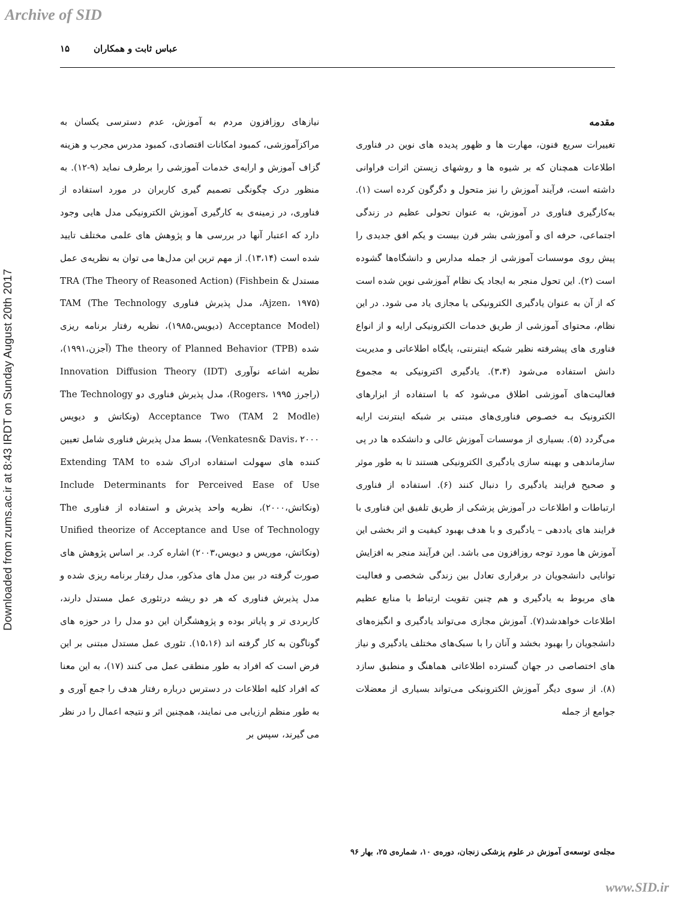Archive of SID
Downloaded from zums.ac.ir at 8:43 IRDT on Sunday August 20th 2017
عباس ثابت و همکاران ۱۵
مقدمه
تغییرات سریع فنون، مهارت ها و ظهور پدیده های نوین در فناوری اطلاعات همچنان که بر شیوه ها و روشهای زیستن اثرات فراوانی داشته است، فرآیند آموزش را نیز متحول و دگرگون کرده است (۱). به‌کارگیری فناوری در آموزش، به عنوان تحولی عظیم در زندگی اجتماعی، حرفه ای و آموزشی بشر قرن بیست و یکم افق جدیدی را پیش روی موسسات آموزشی از جمله مدارس و دانشگاه‌ها گشوده است (۲). این تحول منجر به ایجاد یک نظام آموزشی نوین شده است که از آن به عنوان یادگیری الکترونیکی یا مجازی یاد می شود. در این نظام، محتوای آموزشی از طریق خدمات الکترونیکی ارایه و از انواع فناوری های پیشرفته نظیر شبکه اینترنتی، پایگاه اطلاعاتی و مدیریت دانش استفاده می‌شود (۳،۴). یادگیری اکترونیکی به مجموع فعالیت‌های آموزشی اطلاق می‌شود که با استفاده از ابزارهای الکترونیک بـه خصـوص فناوری‌های مبتنی بر شبکه اینترنت ارایه می‌گردد (۵). بسیاری از موسسات آموزش عالی و دانشکده ها در پی سازماندهی و بهینه سازی یادگیری الکترونیکی هستند تا به طور موثر و صحیح فرایند یادگیری را دنبال کنند (۶). استفاده از فناوری ارتباطات و اطلاعات در آموزش پزشکی از طریق تلفیق این فناوری با فرایند های یاددهی – یادگیری و با هدف بهبود کیفیت و اثر بخشی این آموزش ها مورد توجه روزافزون می باشد. این فرآیند منجر به افزایش توانایی دانشجویان در برقراری تعادل بین زندگی شخصی و فعالیت های مربوط به یادگیری و هم چنین تقویت ارتباط با منابع عظیم اطلاعات خواهدشد(۷). آموزش مجازی می‌تواند یادگیری و انگیزه‌های دانشجویان را بهبود بخشد و آنان را با سبک‌های مختلف یادگیری و نیاز های اختصاصی در جهان گسترده اطلاعاتی هماهنگ و منطبق سازد (۸). از سوی دیگر آموزش الکترونیکی می‌تواند بسیاری از معضلات جوامع از جمله
نیازهای روزافزون مردم به آموزش، عدم دسترسی یکسان به مراکزآموزشی، کمبود امکانات اقتصادی، کمبود مدرس مجرب و هزینه گزاف آموزش و ارایه‌ی خدمات آموزشی را برطرف نماید (۹-۱۲). به منظور درک چگونگی تصمیم گیری کاربران در مورد استفاده از فناوری، در زمینه‌ی به کارگیری آموزش الکترونیکی مدل هایی وجود دارد که اعتبار آنها در بررسی ها و پژوهش های علمی مختلف تایید شده است (۱۳،۱۴). از مهم ترین این مدل‌ها می توان به نظریه‌ی عمل مستدل TRA (The Theory of Reasoned Action) (Fishbein & Ajzen، ۱۹۷۵)، مدل پذیرش فناوری TAM (The Technology Acceptance Model) (دیویس،۱۹۸۵)، نظریه رفتار برنامه ریزی شده The theory of Planned Behavior (TPB) (آجزن،۱۹۹۱)، نظریه اشاعه نوآوری Innovation Diffusion Theory (IDT) (راجرز Rogers، ۱۹۹۵)، مدل پذیرش فناوری دو The Technology Acceptance Two (TAM 2 Modle) (ونکاتش و دیویس Venkatesn& Davis، ۲۰۰۰)، بسط مدل پذیرش فناوری شامل تعیین کننده های سهولت استفاده ادراک شده Extending TAM to Include Determinants for Perceived Ease of Use (ونکاتش،۲۰۰۰)، نظریه واحد پذیرش و استفاده از فناوری The Unified theorize of Acceptance and Use of Technology (ونکاتش، موریس و دیویس،۲۰۰۳) اشاره کرد. بر اساس پژوهش های صورت گرفته در بین مدل های مذکور، مدل رفتار برنامه ریزی شده و مدل پذیرش فناوری که هر دو ریشه درتئوری عمل مستدل دارند، کاربردی تر و پایاتر بوده و پژوهشگران این دو مدل را در حوزه های گوناگون به کار گرفته اند (۱۵،۱۶). تئوری عمل مستدل مبتنی بر این فرض است که افراد به طور منطقی عمل می کنند (۱۷)، به این معنا که افراد کلیه اطلاعات در دسترس درباره رفتار هدف را جمع آوری و به طور منظم ارزیابی می نمایند، همچنین اثر و نتیجه اعمال را در نظر می گیرند، سپس بر
مجله‌ی توسعه‌ی آموزش در علوم پزشکی زنجان، دوره‌ی ۱۰، شماره‌ی ۲۵، بهار ۹۶
www.SID.ir